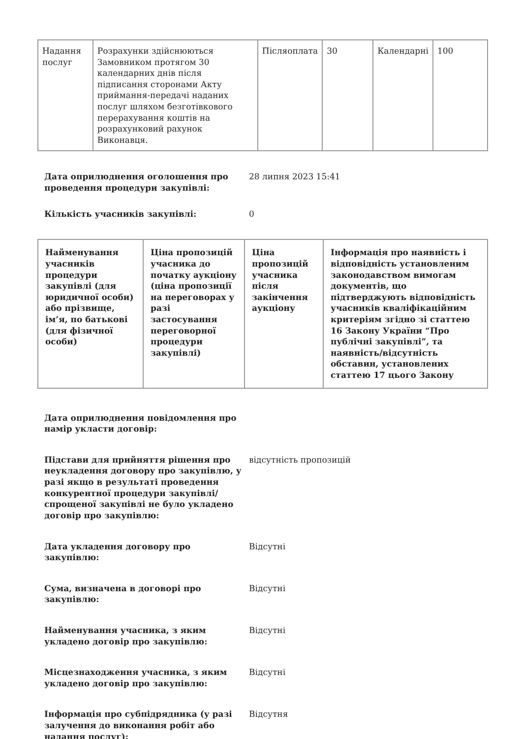| Надання послуг | Розрахунки здійснюються Замовником протягом 30 календарних днів після підписання сторонами Акту приймання-передачі наданих послуг шляхом безготівкового перерахування коштів на розрахунковий рахунок Виконавця. | Післяоплата | 30 | Календарні | 100 |
Дата оприлюднення оголошення про проведення процедури закупівлі:
28 липня 2023 15:41
Кількість учасників закупівлі: 0
| Найменування учасників процедури закупівлі (для юридичної особи) або прізвище, ім’я, по батькові (для фізичної особи) | Ціна пропозицій учасника до початку аукціону (ціна пропозиції на переговорах у разі застосування переговорної процедури закупівлі) | Ціна пропозицій учасника після закінчення аукціону | Інформація про наявність і відповідність установленим законодавством вимогам документів, що підтверджують відповідність учасників кваліфікаційним критеріям згідно зі статтею 16 Закону України “Про публічні закупівлі”, та наявність/відсутність обставин, установлених статтею 17 цього Закону |
| --- | --- | --- | --- |
Дата оприлюднення повідомлення про намір укласти договір:
Підстави для прийняття рішення про неукладення договору про закупівлю, у разі якщо в результаті проведення конкурентної процедури закупівлі/спрощеної закупівлі не було укладено договір про закупівлю:
відсутність пропозицій
Дата укладення договору про закупівлю: Відсутні
Сума, визначена в договорі про закупівлю:
Відсутні
Найменування учасника, з яким укладено договір про закупівлю:
Відсутні
Місцезнаходження учасника, з яким укладено договір про закупівлю:
Відсутні
Інформація про субпідрядника (у разі залучення до виконання робіт або надання послуг):
Відсутня